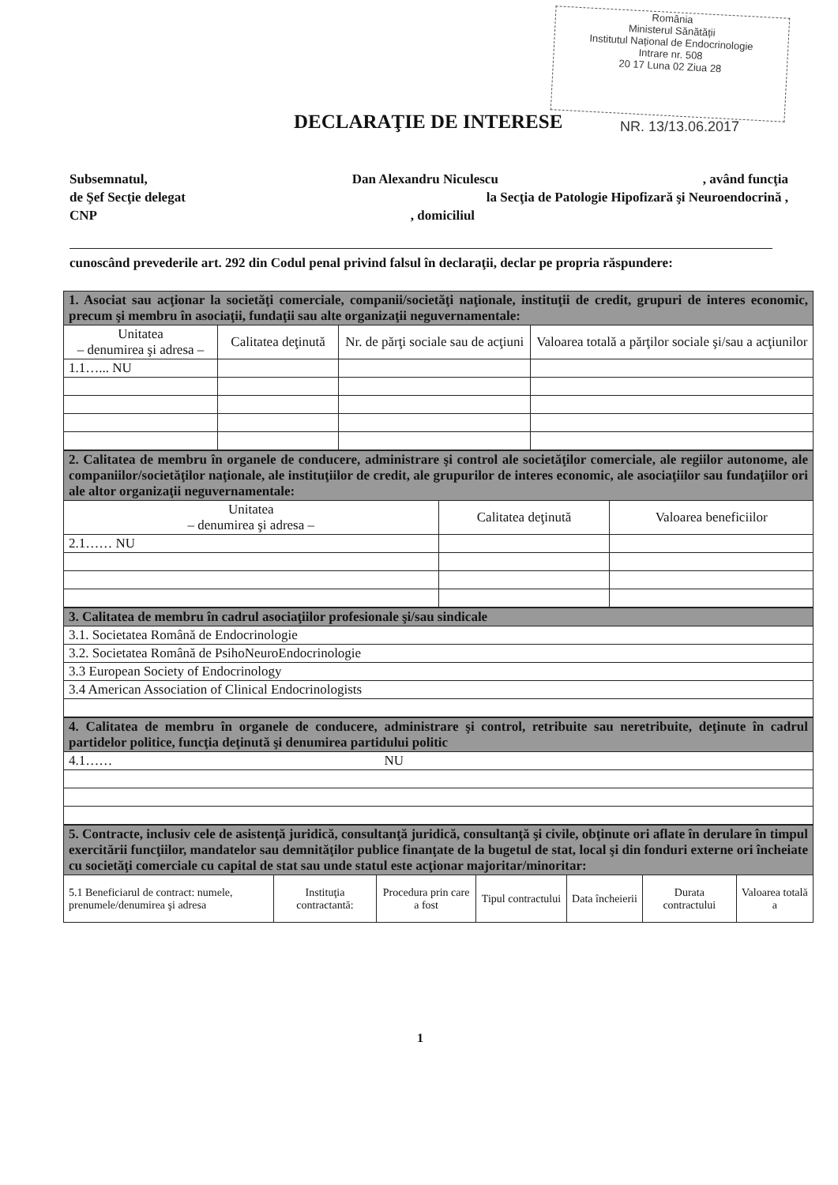România
Ministerul Sănătății
Institutul Național de Endocrinologie
Intrare nr. 508
20 17 Luna 02 Ziua 28
DECLARAŢIE DE INTERESE NR. 13/13.06.2017
Subsemnatul, Dan Alexandru Niculescu, având funcţia
de Şef Secţie delegat la Secţia de Patologie Hipofizară şi Neuroendocrină ,
CNP, domiciliul
cunoscând prevederile art. 292 din Codul penal privind falsul în declaraţii, declar pe propria răspundere:
| 1. Asociat sau acţionar la societăţi comerciale, companii/societăţi naţionale, instituţii de credit, grupuri de interes economic, precum şi membru în asociaţii, fundaţii sau alte organizaţii neguvernamentale: | | | |
| Unitatea – denumirea şi adresa – | Calitatea deţinută | Nr. de părţi sociale sau de acţiuni | Valoarea totală a părţilor sociale şi/sau a acţiunilor |
| 1.1…... NU | | | |
| 2. Calitatea de membru în organele de conducere, administrare şi control ale societăţilor comerciale, ale regiilor autonome, ale companiilor/societăţilor naţionale, ale instituţiilor de credit, ale grupurilor de interes economic, ale asociaţiilor sau fundaţiilor ori ale altor organizaţii neguvernamentale: | | |
| Unitatea – denumirea şi adresa – | Calitatea deţinută | Valoarea beneficiilor |
| 2.1…… NU | | |
| 3. Calitatea de membru în cadrul asociaţiilor profesionale şi/sau sindicale |
| 3.1. Societatea Română de Endocrinologie |
| 3.2. Societatea Română de PsihoNeuroEndocrinologie |
| 3.3 European Society of Endocrinology |
| 3.4 American Association of Clinical Endocrinologists |
| 4. Calitatea de membru în organele de conducere, administrare şi control, retribuite sau neretribuite, deţinute în cadrul partidelor politice, funcţia deţinută şi denumirea partidului politic |
| 4.1…… NU |
| 5. Contracte, inclusiv cele de asistenţă juridică, consultanţă juridică, consultanţă şi civile, obţinute ori aflate în derulare în timpul exercitării funcţiilor, mandatelor sau demnităţilor publice finanţate de la bugetul de stat, local şi din fonduri externe ori încheiate cu societăţi comerciale cu capital de stat sau unde statul este acţionar majoritar/minoritar: | | | | | | |
| 5.1 Beneficiarul de contract: numele, prenumele/denumirea şi adresa | Instituţia contractantă: | Procedura prin care a fost | Tipul contractului | Data încheierii | Durata contractului | Valoarea totală a |
1